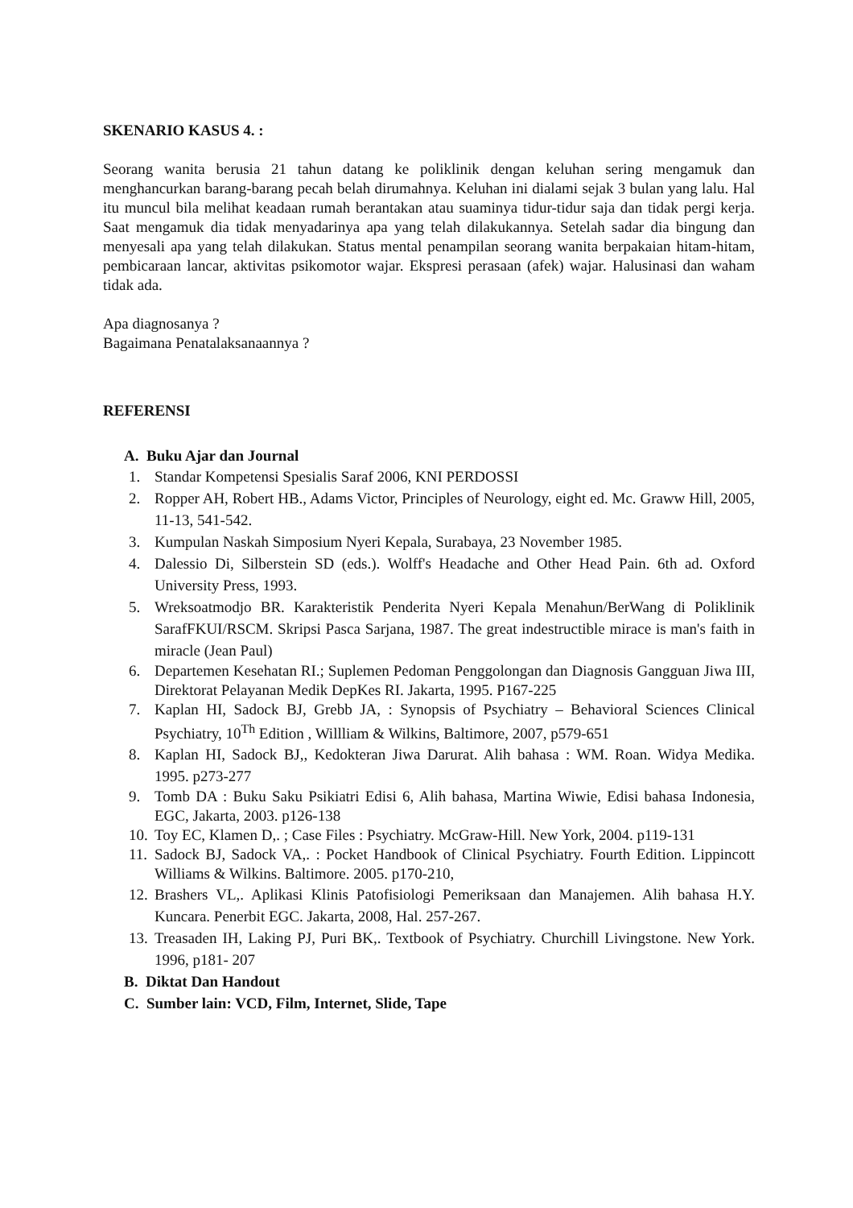SKENARIO KASUS 4. :
Seorang wanita berusia 21 tahun datang ke poliklinik dengan keluhan sering mengamuk dan menghancurkan barang-barang pecah belah dirumahnya. Keluhan ini dialami sejak 3 bulan yang lalu. Hal itu muncul bila melihat keadaan rumah berantakan atau suaminya tidur-tidur saja dan tidak pergi kerja. Saat mengamuk dia tidak menyadarinya apa yang telah dilakukannya. Setelah sadar dia bingung dan menyesali apa yang telah dilakukan. Status mental penampilan seorang wanita berpakaian hitam-hitam, pembicaraan lancar, aktivitas psikomotor wajar. Ekspresi perasaan (afek) wajar. Halusinasi dan waham tidak ada.
Apa diagnosanya ?
Bagaimana Penatalaksanaannya ?
REFERENSI
A. Buku Ajar dan Journal
1. Standar Kompetensi Spesialis Saraf 2006, KNI PERDOSSI
2. Ropper AH, Robert HB., Adams Victor, Principles of Neurology, eight ed. Mc. Graww Hill, 2005, 11-13, 541-542.
3. Kumpulan Naskah Simposium Nyeri Kepala, Surabaya, 23 November 1985.
4. Dalessio Di, Silberstein SD (eds.). Wolff's Headache and Other Head Pain. 6th ad. Oxford University Press, 1993.
5. Wreksoatmodjo BR. Karakteristik Penderita Nyeri Kepala Menahun/BerWang di Poliklinik SarafFKUI/RSCM. Skripsi Pasca Sarjana, 1987. The great indestructible mirace is man's faith in miracle (Jean Paul)
6. Departemen Kesehatan RI.; Suplemen Pedoman Penggolongan dan Diagnosis Gangguan Jiwa III, Direktorat Pelayanan Medik DepKes RI. Jakarta, 1995. P167-225
7. Kaplan HI, Sadock BJ, Grebb JA, : Synopsis of Psychiatry – Behavioral Sciences Clinical Psychiatry, 10<sup>Th</sup> Edition , Willliam & Wilkins, Baltimore, 2007, p579-651
8. Kaplan HI, Sadock BJ,, Kedokteran Jiwa Darurat. Alih bahasa : WM. Roan. Widya Medika. 1995. p273-277
9. Tomb DA : Buku Saku Psikiatri Edisi 6, Alih bahasa, Martina Wiwie, Edisi bahasa Indonesia, EGC, Jakarta, 2003. p126-138
10. Toy EC, Klamen D,. ; Case Files : Psychiatry. McGraw-Hill. New York, 2004. p119-131
11. Sadock BJ, Sadock VA,. : Pocket Handbook of Clinical Psychiatry. Fourth Edition. Lippincott Williams & Wilkins. Baltimore. 2005. p170-210,
12. Brashers VL,. Aplikasi Klinis Patofisiologi Pemeriksaan dan Manajemen. Alih bahasa H.Y. Kuncara. Penerbit EGC. Jakarta, 2008, Hal. 257-267.
13. Treasaden IH, Laking PJ, Puri BK,. Textbook of Psychiatry. Churchill Livingstone. New York. 1996, p181- 207
B. Diktat Dan Handout
C. Sumber lain: VCD, Film, Internet, Slide, Tape